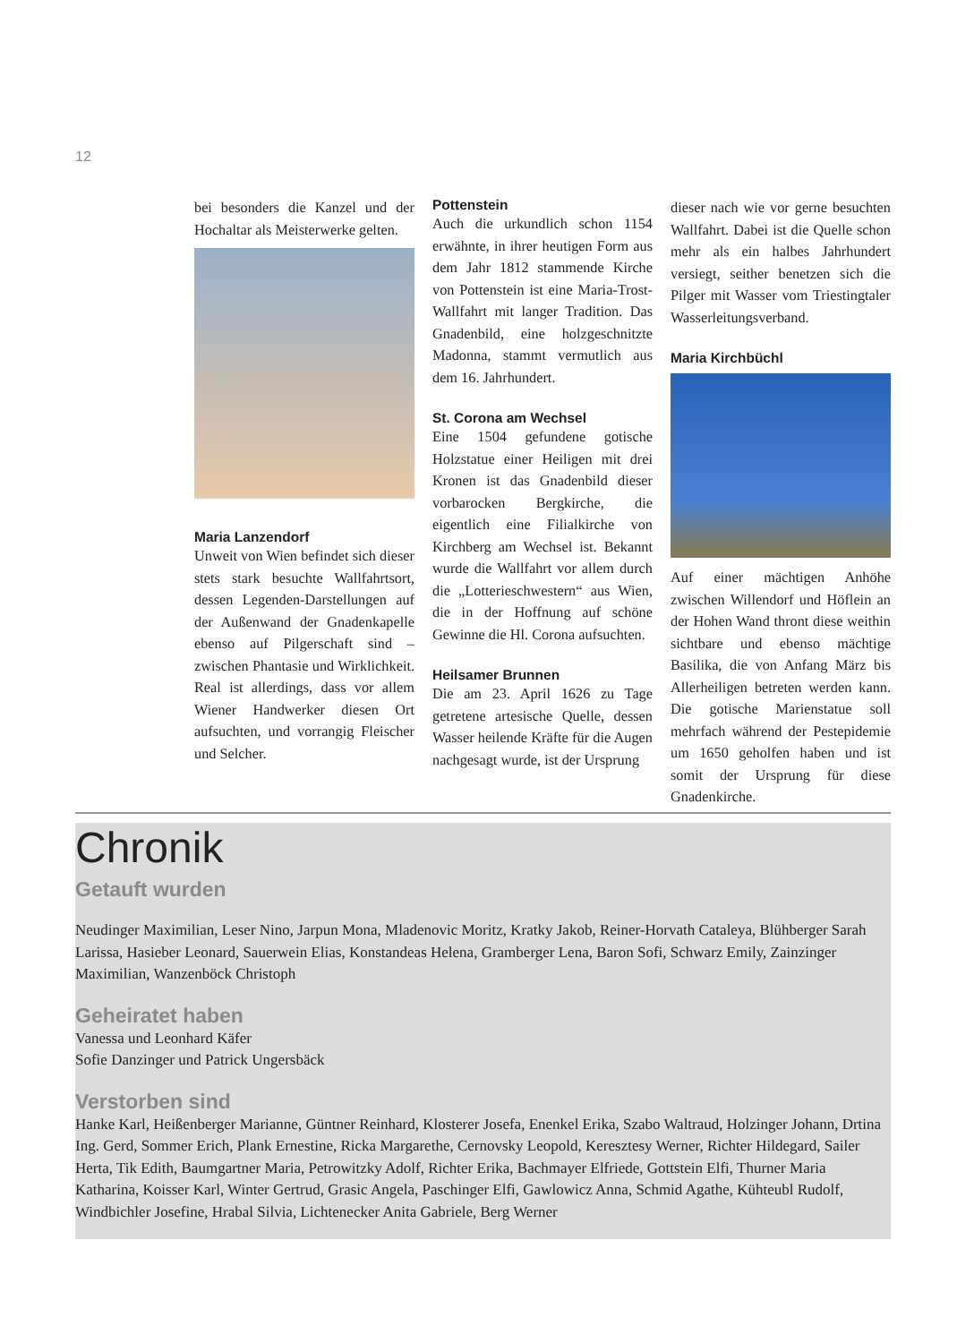12
bei besonders die Kanzel und der Hochaltar als Meisterwerke gelten.
Maria Lanzendorf
Unweit von Wien befindet sich dieser stets stark besuchte Wallfahrtsort, dessen Legenden-Darstellungen auf der Außenwand der Gnadenkapelle ebenso auf Pilgerschaft sind – zwischen Phantasie und Wirklichkeit. Real ist allerdings, dass vor allem Wiener Handwerker diesen Ort aufsuchten, und vorrangig Fleischer und Selcher.
Pottenstein
Auch die urkundlich schon 1154 erwähnte, in ihrer heutigen Form aus dem Jahr 1812 stammende Kirche von Pottenstein ist eine Maria-Trost-Wallfahrt mit langer Tradition. Das Gnadenbild, eine holzgeschnitzte Madonna, stammt vermutlich aus dem 16. Jahrhundert.
St. Corona am Wechsel
Eine 1504 gefundene gotische Holzstatue einer Heiligen mit drei Kronen ist das Gnadenbild dieser vorbarocken Bergkirche, die eigentlich eine Filialkirche von Kirchberg am Wechsel ist. Bekannt wurde die Wallfahrt vor allem durch die „Lotterieschwestern“ aus Wien, die in der Hoffnung auf schöne Gewinne die Hl. Corona aufsuchten.
Heilsamer Brunnen
Die am 23. April 1626 zu Tage getretene artesische Quelle, dessen Wasser heilende Kräfte für die Augen nachgesagt wurde, ist der Ursprung
dieser nach wie vor gerne besuchten Wallfahrt. Dabei ist die Quelle schon mehr als ein halbes Jahrhundert versiegt, seither benetzen sich die Pilger mit Wasser vom Triestingtaler Wasserleitungsverband.
Maria Kirchbüchl
Auf einer mächtigen Anhöhe zwischen Willendorf und Höflein an der Hohen Wand thront diese weithin sichtbare und ebenso mächtige Basilika, die von Anfang März bis Allerheiligen betreten werden kann. Die gotische Marienstatue soll mehrfach während der Pestepidemie um 1650 geholfen haben und ist somit der Ursprung für diese Gnadenkirche.
Chronik
Getauft wurden
Neudinger Maximilian, Leser Nino, Jarpun Mona, Mladenovic Moritz, Kratky Jakob, Reiner-Horvath Cataleya, Blühberger Sarah Larissa, Hasieber Leonard, Sauerwein Elias, Konstandeas Helena, Gramberger Lena, Baron Sofi, Schwarz Emily, Zainzinger Maximilian, Wanzenböck Christoph
Geheiratet haben
Vanessa und Leonhard Käfer
Sofie Danzinger und Patrick Ungersbäck
Verstorben sind
Hanke Karl, Heißenberger Marianne, Güntner Reinhard, Klosterer Josefa, Enenkel Erika, Szabo Waltraud, Holzinger Johann, Drtina Ing. Gerd, Sommer Erich, Plank Ernestine, Ricka Margarethe, Cernovsky Leopold, Keresztesy Werner, Richter Hildegard, Sailer Herta, Tik Edith, Baumgartner Maria, Petrowitzky Adolf, Richter Erika, Bachmayer Elfriede, Gottstein Elfi, Thurner Maria Katharina, Koisser Karl, Winter Gertrud, Grasic Angela, Paschinger Elfi, Gawlowicz Anna, Schmid Agathe, Kühteubl Rudolf, Windbichler Josefine, Hrabal Silvia, Lichtenecker Anita Gabriele, Berg Werner